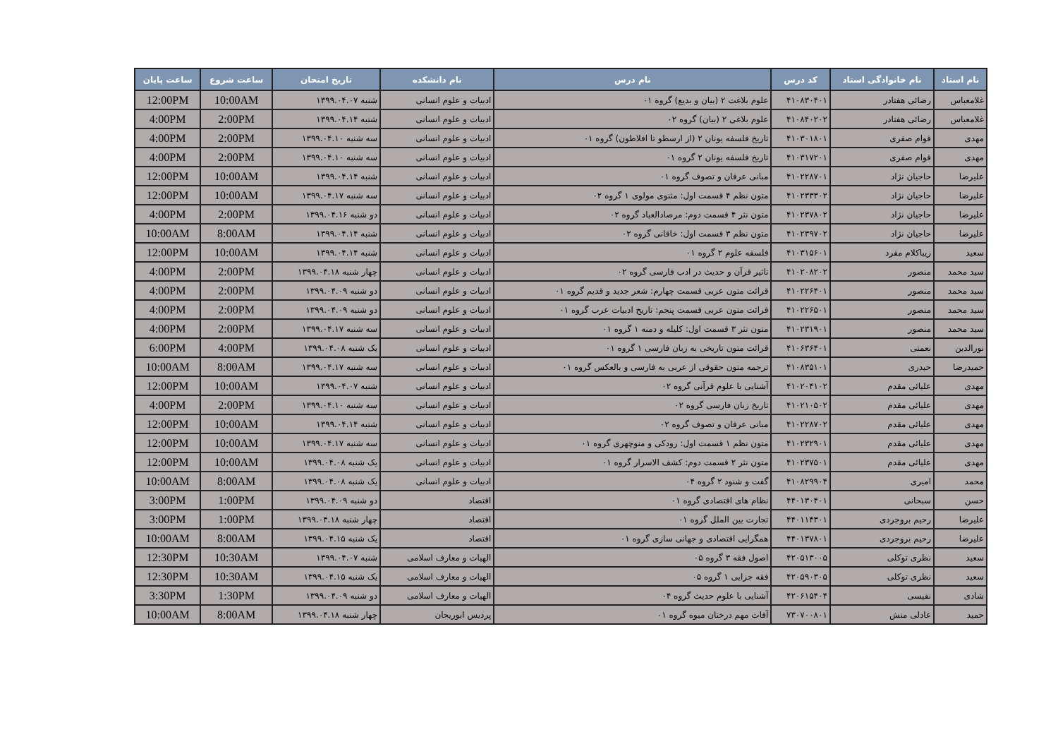| نام استاد | نام خانوادگی استاد | کد درس | نام درس | نام دانشکده | تاریخ امتحان | ساعت شروع | ساعت پایان |
| --- | --- | --- | --- | --- | --- | --- | --- |
| غلامعباس | رضائی هفتادر | ۴۱۰۸۳۰۴۰۱ | علوم بلاغت ۲ (بیان و بدیع) گروه ۰۱ | ادبیات و علوم انسانی | شنبه ۱۳۹۹.۰۴.۰۷ | 10:00AM | 12:00PM |
| غلامعباس | رضائی هفتادر | ۴۱۰۸۴۰۲۰۲ | علوم بلاغی ۲ (بیان) گروه ۰۲ | ادبیات و علوم انسانی | شنبه ۱۳۹۹.۰۴.۱۴ | 2:00PM | 4:00PM |
| مهدی | قوام صفری | ۴۱۰۳۰۱۸۰۱ | تاریخ فلسفه یونان ۲ (از ارسطو تا افلاطون) گروه ۰۱ | ادبیات و علوم انسانی | سه شنبه ۱۳۹۹.۰۴.۱۰ | 2:00PM | 4:00PM |
| مهدی | قوام صفری | ۴۱۰۳۱۷۲۰۱ | تاریخ فلسفه یونان ۲ گروه ۰۱ | ادبیات و علوم انسانی | سه شنبه ۱۳۹۹.۰۴.۱۰ | 2:00PM | 4:00PM |
| علیرضا | حاجیان نژاد | ۴۱۰۲۲۸۷۰۱ | مبانی عرفان و تصوف گروه ۰۱ | ادبیات و علوم انسانی | شنبه ۱۳۹۹.۰۴.۱۴ | 10:00AM | 12:00PM |
| علیرضا | حاجیان نژاد | ۴۱۰۲۳۳۳۰۲ | متون نظم ۴ قسمت اول: مثنوی مولوی ۱ گروه ۰۲ | ادبیات و علوم انسانی | سه شنبه ۱۳۹۹.۰۴.۱۷ | 10:00AM | 12:00PM |
| علیرضا | حاجیان نژاد | ۴۱۰۲۳۷۸۰۲ | متون نثر ۴ قسمت دوم: مرصادالعباد گروه ۰۲ | ادبیات و علوم انسانی | دو شنبه ۱۳۹۹.۰۴.۱۶ | 2:00PM | 4:00PM |
| علیرضا | حاجیان نژاد | ۴۱۰۲۳۹۷۰۲ | متون نظم ۳ قسمت اول: خاقانی گروه ۰۲ | ادبیات و علوم انسانی | شنبه ۱۳۹۹.۰۴.۱۴ | 8:00AM | 10:00AM |
| سعید | زیباکلام مفرد | ۴۱۰۳۱۵۶۰۱ | فلسفه علوم ۲ گروه ۰۱ | ادبیات و علوم انسانی | شنبه ۱۳۹۹.۰۴.۱۴ | 10:00AM | 12:00PM |
| سید محمد | منصور | ۴۱۰۲۰۸۲۰۲ | تاثیر قرآن و حدیث در ادب فارسی گروه ۰۲ | ادبیات و علوم انسانی | چهار شنبه ۱۳۹۹.۰۴.۱۸ | 2:00PM | 4:00PM |
| سید محمد | منصور | ۴۱۰۲۲۶۴۰۱ | قرائت متون عربی قسمت چهارم: شعر جدید و قدیم گروه ۰۱ | ادبیات و علوم انسانی | دو شنبه ۱۳۹۹.۰۴.۰۹ | 2:00PM | 4:00PM |
| سید محمد | منصور | ۴۱۰۲۲۶۵۰۱ | قرائت متون عربی قسمت پنجم: تاریخ ادبیات عرب گروه ۰۱ | ادبیات و علوم انسانی | دو شنبه ۱۳۹۹.۰۴.۰۹ | 2:00PM | 4:00PM |
| سید محمد | منصور | ۴۱۰۲۳۱۹۰۱ | متون نثر ۳ قسمت اول: کلیله و دمنه ۱ گروه ۰۱ | ادبیات و علوم انسانی | سه شنبه ۱۳۹۹.۰۴.۱۷ | 2:00PM | 4:00PM |
| نورالدین | نعمتی | ۴۱۰۶۳۶۴۰۱ | قرائت متون تاریخی به زبان فارسی ۱ گروه ۰۱ | ادبیات و علوم انسانی | یک شنبه ۱۳۹۹.۰۴.۰۸ | 4:00PM | 6:00PM |
| حمیدرضا | حیدری | ۴۱۰۸۳۵۱۰۱ | ترجمه متون حقوقی از عربی به فارسی و بالعکس گروه ۰۱ | ادبیات و علوم انسانی | سه شنبه ۱۳۹۹.۰۴.۱۷ | 8:00AM | 10:00AM |
| مهدی | علیائی مقدم | ۴۱۰۲۰۴۱۰۲ | آشنایی با علوم قرآنی گروه ۰۲ | ادبیات و علوم انسانی | شنبه ۱۳۹۹.۰۴.۰۷ | 10:00AM | 12:00PM |
| مهدی | علیائی مقدم | ۴۱۰۲۱۰۵۰۲ | تاریخ زبان فارسی گروه ۰۲ | ادبیات و علوم انسانی | سه شنبه ۱۳۹۹.۰۴.۱۰ | 2:00PM | 4:00PM |
| مهدی | علیائی مقدم | ۴۱۰۲۲۸۷۰۲ | مبانی عرفان و تصوف گروه ۰۲ | ادبیات و علوم انسانی | شنبه ۱۳۹۹.۰۴.۱۴ | 10:00AM | 12:00PM |
| مهدی | علیائی مقدم | ۴۱۰۲۳۲۹۰۱ | متون نظم ۱ قسمت اول: رودکی و منوچهری گروه ۰۱ | ادبیات و علوم انسانی | سه شنبه ۱۳۹۹.۰۴.۱۷ | 10:00AM | 12:00PM |
| مهدی | علیائی مقدم | ۴۱۰۲۳۷۵۰۱ | متون نثر ۲ قسمت دوم: کشف الاسرار گروه ۰۱ | ادبیات و علوم انسانی | یک شنبه ۱۳۹۹.۰۴.۰۸ | 10:00AM | 12:00PM |
| محمد | امیری | ۴۱۰۸۲۹۹۰۴ | گفت و شنود ۲ گروه ۰۴ | ادبیات و علوم انسانی | یک شنبه ۱۳۹۹.۰۴.۰۸ | 8:00AM | 10:00AM |
| حسن | سبحانی | ۴۴۰۱۳۰۴۰۱ | نظام های اقتصادی گروه ۰۱ | اقتصاد | دو شنبه ۱۳۹۹.۰۴.۰۹ | 1:00PM | 3:00PM |
| علیرضا | رحیم بروجردی | ۴۴۰۱۱۴۳۰۱ | تجارت بین الملل گروه ۰۱ | اقتصاد | چهار شنبه ۱۳۹۹.۰۴.۱۸ | 1:00PM | 3:00PM |
| علیرضا | رحیم بروجردی | ۴۴۰۱۳۷۸۰۱ | همگرایی اقتصادی و جهانی سازی گروه ۰۱ | اقتصاد | یک شنبه ۱۳۹۹.۰۴.۱۵ | 8:00AM | 10:00AM |
| سعید | نظری توکلی | ۴۲۰۵۱۳۰۰۵ | اصول فقه ۳ گروه ۰۵ | الهیات و معارف اسلامی | شنبه ۱۳۹۹.۰۴.۰۷ | 10:30AM | 12:30PM |
| سعید | نظری توکلی | ۴۲۰۵۹۰۳۰۵ | فقه جزایی ۱ گروه ۰۵ | الهیات و معارف اسلامی | یک شنبه ۱۳۹۹.۰۴.۱۵ | 10:30AM | 12:30PM |
| شادی | نفیسی | ۴۲۰۶۱۵۴۰۴ | آشنایی با علوم حدیث گروه ۰۴ | الهیات و معارف اسلامی | دو شنبه ۱۳۹۹.۰۴.۰۹ | 1:30PM | 3:30PM |
| حمید | عادلی منش | ۷۳۰۷۰۰۸۰۱ | آفات مهم درختان میوه گروه ۰۱ | پردیس ابوریحان | چهار شنبه ۱۳۹۹.۰۴.۱۸ | 8:00AM | 10:00AM |